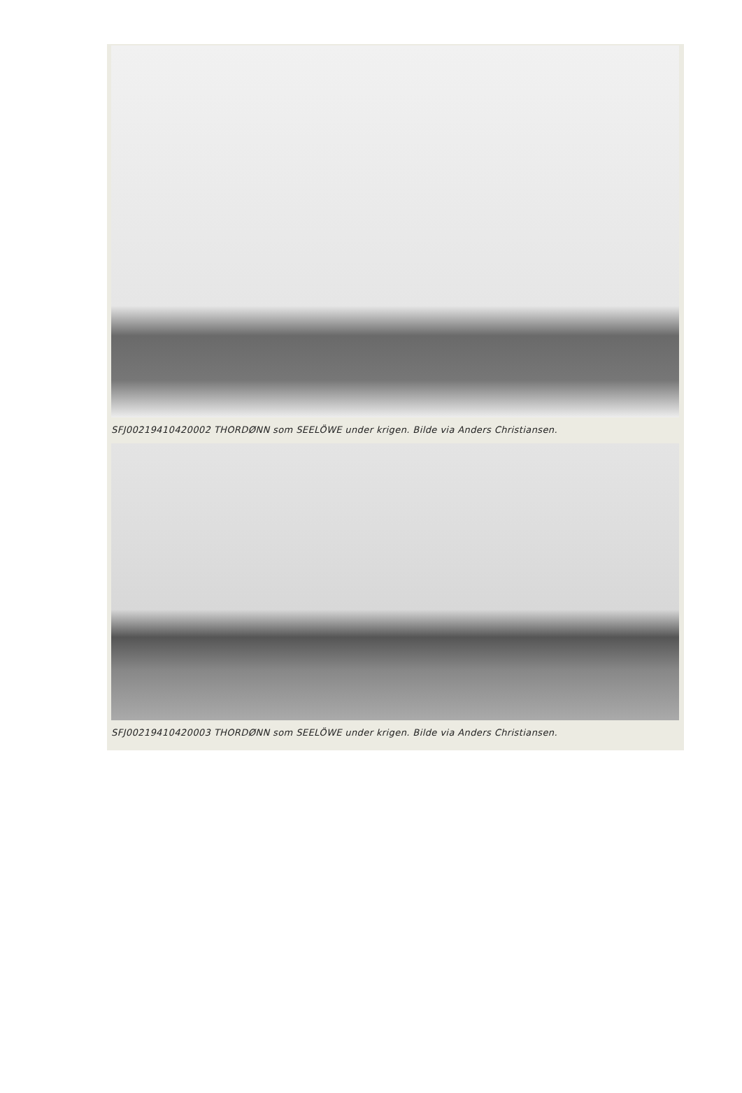SFJ00219410420002 THORDØNN som SEELÖWE under krigen. Bilde via Anders Christiansen.
SFJ00219410420003 THORDØNN som SEELÖWE under krigen. Bilde via Anders Christiansen.